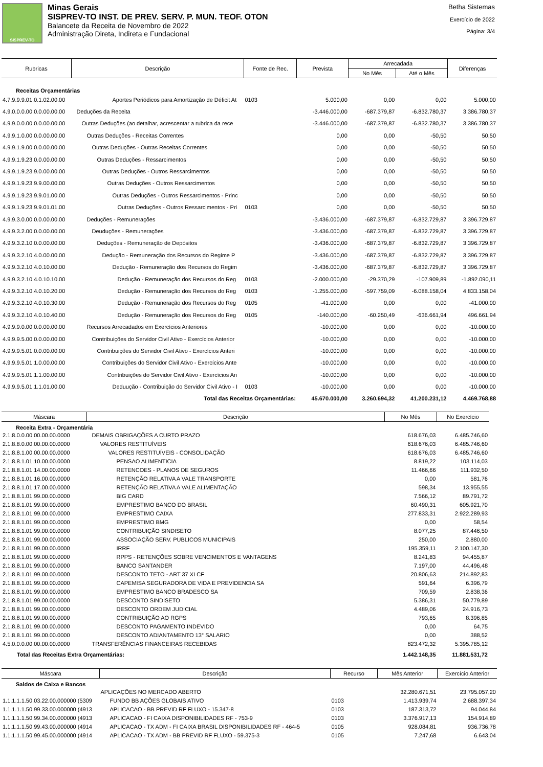SISPREV-TO
Minas Gerais
SISPREV-TO INST. DE PREV. SERV. P. MUN. TEOF. OTON
Balancete da Receita de Novembro de 2022
Administração Direta, Indireta e Fundacional
Betha Sistemas
Exercício de 2022
Página: 3/4
| Rubricas | Descrição | Fonte de Rec. | Prevista | Arrecadada | | Diferenças |
| --- | --- | --- | --- | --- | --- | --- |
| | | | | No Mês | Até o Mês | |
| Receitas Orçamentárias | | | | | | |
| 4.7.9.9.9.01.0.1.02.00.00 | Aportes Periódicos para Amortização de Déficit At | 0103 | 5.000,00 | 0,00 | 0,00 | 5.000,00 |
| 4.9.0.0.0.00.0.0.00.00.00 | Deduções da Receita | | -3.446.000,00 | -687.379,87 | -6.832.780,37 | 3.386.780,37 |
| 4.9.9.0.0.00.0.0.00.00.00 | Outras Deduções (ao detalhar, acrescentar a rubrica da rece | | -3.446.000,00 | -687.379,87 | -6.832.780,37 | 3.386.780,37 |
| 4.9.9.1.0.00.0.0.00.00.00 | Outras Deduções - Receitas Correntes | | 0,00 | 0,00 | -50,50 | 50,50 |
| 4.9.9.1.9.00.0.0.00.00.00 | Outras Deduções - Outras Receitas Correntes | | 0,00 | 0,00 | -50,50 | 50,50 |
| 4.9.9.1.9.23.0.0.00.00.00 | Outras Deduções - Ressarcimentos | | 0,00 | 0,00 | -50,50 | 50,50 |
| 4.9.9.1.9.23.9.0.00.00.00 | Outras Deduções - Outros Ressarcimentos | | 0,00 | 0,00 | -50,50 | 50,50 |
| 4.9.9.1.9.23.9.9.00.00.00 | Outras Deduções - Outros Ressarcimentos | | 0,00 | 0,00 | -50,50 | 50,50 |
| 4.9.9.1.9.23.9.9.01.00.00 | Outras Deduções - Outros Ressarcimentos - Princ | | 0,00 | 0,00 | -50,50 | 50,50 |
| 4.9.9.1.9.23.9.9.01.01.00 | Outras Deduções - Outros Ressarcimentos - Pri | 0103 | 0,00 | 0,00 | -50,50 | 50,50 |
| 4.9.9.3.0.00.0.0.00.00.00 | Deduções - Remunerações | | -3.436.000,00 | -687.379,87 | -6.832.729,87 | 3.396.729,87 |
| 4.9.9.3.2.00.0.0.00.00.00 | Deuduções - Remunerações | | -3.436.000,00 | -687.379,87 | -6.832.729,87 | 3.396.729,87 |
| 4.9.9.3.2.10.0.0.00.00.00 | Deduções - Remuneração de Depósitos | | -3.436.000,00 | -687.379,87 | -6.832.729,87 | 3.396.729,87 |
| 4.9.9.3.2.10.4.0.00.00.00 | Dedução - Remuneração dos Recursos do Regime P | | -3.436.000,00 | -687.379,87 | -6.832.729,87 | 3.396.729,87 |
| 4.9.9.3.2.10.4.0.10.00.00 | Dedução - Remuneração dos Recursos do Regim | | -3.436.000,00 | -687.379,87 | -6.832.729,87 | 3.396.729,87 |
| 4.9.9.3.2.10.4.0.10.10.00 | Dedução - Remuneração dos Recursos do Reg | 0103 | -2.000.000,00 | -29.370,29 | -107.909,89 | -1.892.090,11 |
| 4.9.9.3.2.10.4.0.10.20.00 | Dedução - Remuneração dos Recursos do Reg | 0103 | -1.255.000,00 | -597.759,09 | -6.088.158,04 | 4.833.158,04 |
| 4.9.9.3.2.10.4.0.10.30.00 | Dedução - Remuneração dos Recursos do Reg | 0105 | -41.000,00 | 0,00 | 0,00 | -41.000,00 |
| 4.9.9.3.2.10.4.0.10.40.00 | Dedução - Remuneração dos Recursos do Reg | 0105 | -140.000,00 | -60.250,49 | -636.661,94 | 496.661,94 |
| 4.9.9.9.0.00.0.0.00.00.00 | Recursos Arrecadados em Exercícios Anteriores | | -10.000,00 | 0,00 | 0,00 | -10.000,00 |
| 4.9.9.9.5.00.0.0.00.00.00 | Contribuições do Servidor Civil Ativo - Exercícios Anterior | | -10.000,00 | 0,00 | 0,00 | -10.000,00 |
| 4.9.9.9.5.01.0.0.00.00.00 | Contribuições do Servidor Civil Ativo - Exercícios Anteri | | -10.000,00 | 0,00 | 0,00 | -10.000,00 |
| 4.9.9.9.5.01.1.0.00.00.00 | Contribuições do Servidor Civil Ativo - Exercícios Ante | | -10.000,00 | 0,00 | 0,00 | -10.000,00 |
| 4.9.9.9.5.01.1.1.00.00.00 | Contribuições do Servidor Civil Ativo - Exercícios An | | -10.000,00 | 0,00 | 0,00 | -10.000,00 |
| 4.9.9.9.5.01.1.1.01.00.00 | Deduução - Contribuição do Servidor Civil Ativo - I | 0103 | -10.000,00 | 0,00 | 0,00 | -10.000,00 |
| | Total das Receitas Orçamentárias: | | 45.670.000,00 | 3.260.694,32 | 41.200.231,12 | 4.469.768,88 |
| Máscara | Descrição | No Mês | No Exercício |
| --- | --- | --- | --- |
| Receita Extra - Orçamentária | | | |
| 2.1.8.0.0.00.00.00.00.0000 | DEMAIS OBRIGAÇÕES A CURTO PRAZO | 618.676,03 | 6.485.746,60 |
| 2.1.8.8.0.00.00.00.00.0000 | VALORES RESTITUÍVEIS | 618.676,03 | 6.485.746,60 |
| 2.1.8.8.1.00.00.00.00.0000 | VALORES RESTITUÍVEIS - CONSOLIDAÇÃO | 618.676,03 | 6.485.746,60 |
| 2.1.8.8.1.01.10.00.00.0000 | PENSAO ALIMENTICIA | 8.819,22 | 103.114,03 |
| 2.1.8.8.1.01.14.00.00.0000 | RETENCOES - PLANOS DE SEGUROS | 11.466,66 | 111.932,50 |
| 2.1.8.8.1.01.16.00.00.0000 | RETENÇÃO RELATIVA A VALE TRANSPORTE | 0,00 | 581,76 |
| 2.1.8.8.1.01.17.00.00.0000 | RETENÇÃO RELATIVA A VALE ALIMENTAÇÃO | 598,34 | 13.955,55 |
| 2.1.8.8.1.01.99.00.00.0000 | BIG CARD | 7.566,12 | 89.791,72 |
| 2.1.8.8.1.01.99.00.00.0000 | EMPRESTIMO BANCO DO BRASIL | 60.490,31 | 605.921,70 |
| 2.1.8.8.1.01.99.00.00.0000 | EMPRESTIMO CAIXA | 277.833,31 | 2.922.289,93 |
| 2.1.8.8.1.01.99.00.00.0000 | EMPRESTIMO BMG | 0,00 | 58,54 |
| 2.1.8.8.1.01.99.00.00.0000 | CONTRIBUIÇÃO SINDISETO | 8.077,25 | 87.446,50 |
| 2.1.8.8.1.01.99.00.00.0000 | ASSOCIAÇÃO SERV. PUBLICOS MUNICIPAIS | 250,00 | 2.880,00 |
| 2.1.8.8.1.01.99.00.00.0000 | IRRF | 195.359,11 | 2.100.147,30 |
| 2.1.8.8.1.01.99.00.00.0000 | RPPS - RETENÇÕES SOBRE VENCIMENTOS E VANTAGENS | 8.241,83 | 94.455,87 |
| 2.1.8.8.1.01.99.00.00.0000 | BANCO SANTANDER | 7.197,00 | 44.496,48 |
| 2.1.8.8.1.01.99.00.00.0000 | DESCONTO TETO - ART 37 XI CF | 20.806,63 | 214.892,83 |
| 2.1.8.8.1.01.99.00.00.0000 | CAPEMISA SEGURADORA DE VIDA E PREVIDENCIA SA | 591,64 | 6.396,79 |
| 2.1.8.8.1.01.99.00.00.0000 | EMPRESTIMO BANCO BRADESCO SA | 709,59 | 2.838,36 |
| 2.1.8.8.1.01.99.00.00.0000 | DESCONTO SINDISETO | 5.386,31 | 50.779,89 |
| 2.1.8.8.1.01.99.00.00.0000 | DESCONTO ORDEM JUDICIAL | 4.489,06 | 24.916,73 |
| 2.1.8.8.1.01.99.00.00.0000 | CONTRIBUIÇÃO AO RGPS | 793,65 | 8.396,85 |
| 2.1.8.8.1.01.99.00.00.0000 | DESCONTO PAGAMENTO INDEVIDO | 0,00 | 64,75 |
| 2.1.8.8.1.01.99.00.00.0000 | DESCONTO ADIANTAMENTO 13° SALARIO | 0,00 | 388,52 |
| 4.5.0.0.0.00.00.00.00.0000 | TRANSFERÊNCIAS FINANCEIRAS RECEBIDAS | 823.472,32 | 5.395.785,12 |
| Total das Receitas Extra Orçamentárias: | | 1.442.148,35 | 11.881.531,72 |
| Máscara | Descrição | Recurso | Mês Anterior | Exercício Anterior |
| --- | --- | --- | --- | --- |
| Saldos de Caixa e Bancos | | | | |
| | APLICAÇÕES NO MERCADO ABERTO | | 32.280.671,51 | 23.795.057,20 |
| 1.1.1.1.1.50.03.22.00.000000 (5309 | FUNDO BB AÇÕES GLOBAIS ATIVO | 0103 | 1.413.939,74 | 2.688.397,34 |
| 1.1.1.1.1.50.99.33.00.000000 (4913 | APLICACAO - BB PREVID RF FLUXO - 15.347-8 | 0103 | 187.313,72 | 94.044,84 |
| 1.1.1.1.1.50.99.34.00.000000 (4913 | APLICACAO - FI CAIXA DISPONIBILIDADES RF - 753-9 | 0103 | 3.376.917,13 | 154.914,89 |
| 1.1.1.1.1.50.99.43.00.000000 (4914 | APLICACAO - TX ADM - FI CAIXA BRASIL DISPONIBILIDADES RF - 464-5 | 0105 | 928.084,81 | 936.736,78 |
| 1.1.1.1.1.50.99.45.00.000000 (4914 | APLICACAO - TX ADM - BB PREVID RF FLUXO - 59.375-3 | 0105 | 7.247,68 | 6.643,04 |